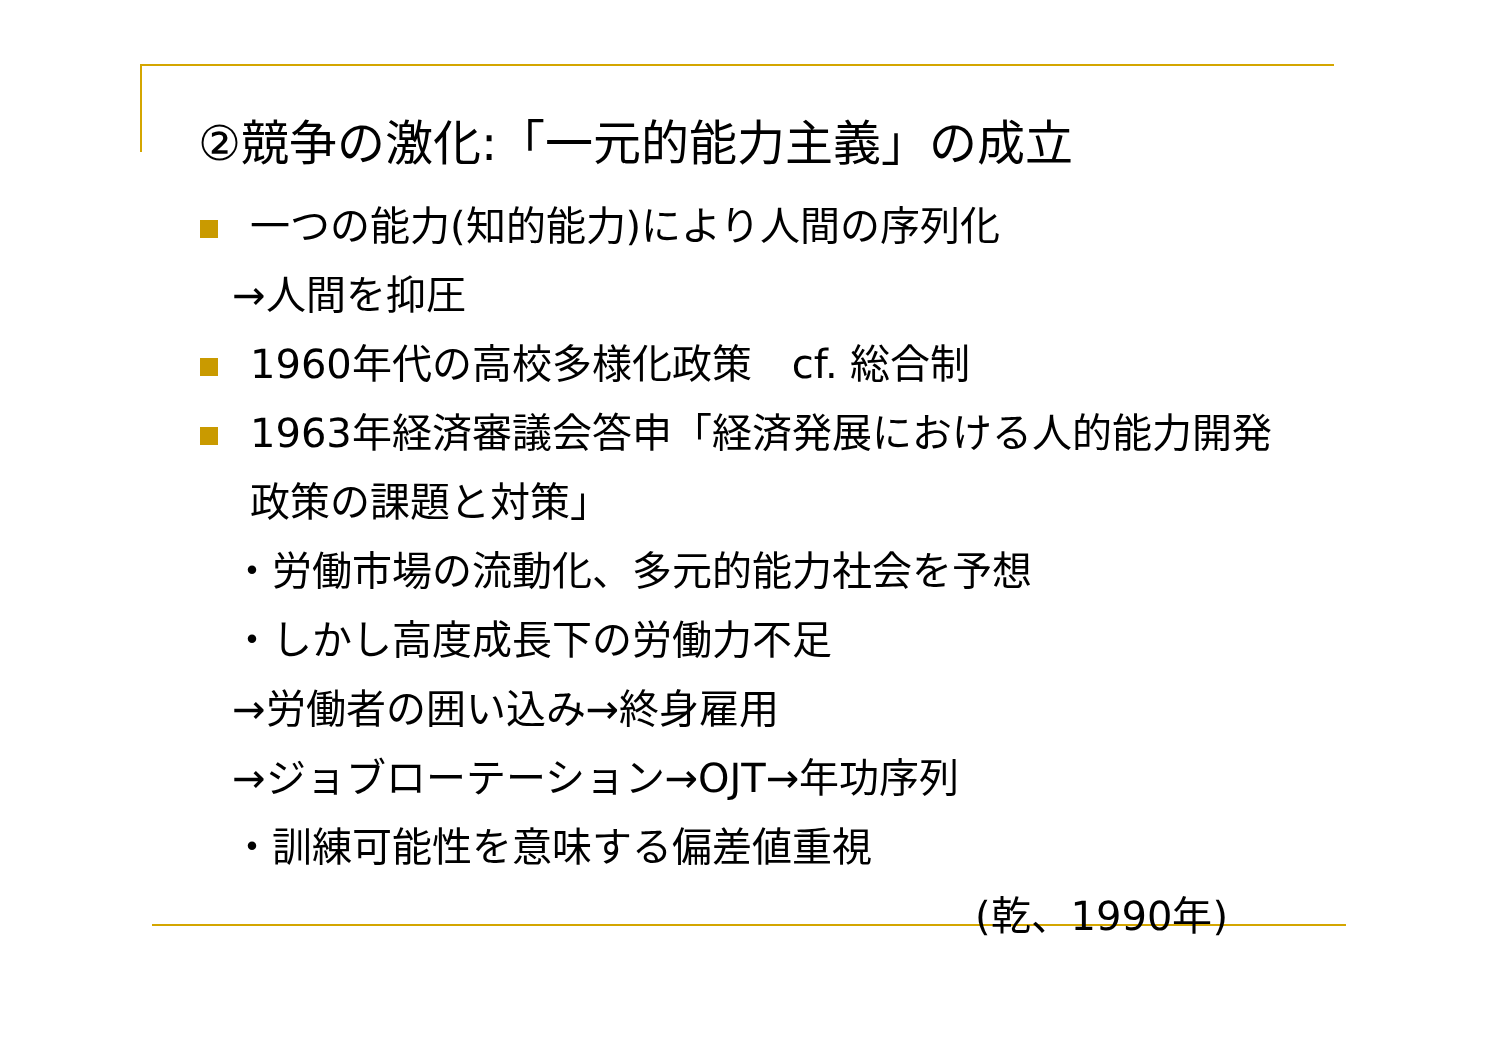②競争の激化:「一元的能力主義」の成立
一つの能力(知的能力)により人間の序列化
→人間を抑圧
1960年代の高校多様化政策　cf. 総合制
1963年経済審議会答申「経済発展における人的能力開発政策の課題と対策」
・労働市場の流動化、多元的能力社会を予想
・しかし高度成長下の労働力不足
→労働者の囲い込み→終身雇用
→ジョブローテーション→OJT→年功序列
・訓練可能性を意味する偏差値重視
(乾、1990年)